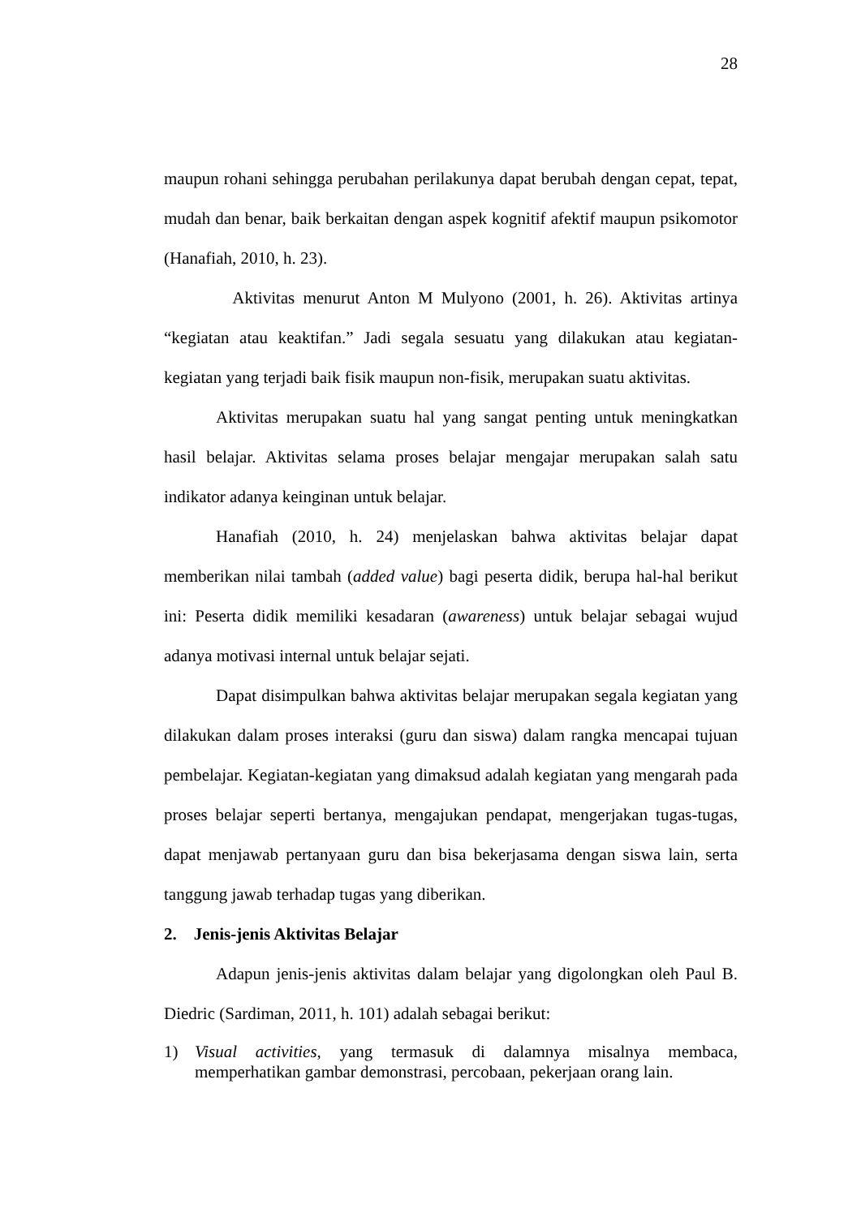28
maupun rohani sehingga perubahan perilakunya dapat berubah dengan cepat, tepat, mudah dan benar, baik berkaitan dengan aspek kognitif afektif maupun psikomotor (Hanafiah, 2010, h. 23).
Aktivitas menurut Anton M Mulyono (2001, h. 26). Aktivitas artinya “kegiatan atau keaktifan.” Jadi segala sesuatu yang dilakukan atau kegiatan-kegiatan yang terjadi baik fisik maupun non-fisik, merupakan suatu aktivitas.
Aktivitas merupakan suatu hal yang sangat penting untuk meningkatkan hasil belajar. Aktivitas selama proses belajar mengajar merupakan salah satu indikator adanya keinginan untuk belajar.
Hanafiah (2010, h. 24) menjelaskan bahwa aktivitas belajar dapat memberikan nilai tambah (added value) bagi peserta didik, berupa hal-hal berikut ini: Peserta didik memiliki kesadaran (awareness) untuk belajar sebagai wujud adanya motivasi internal untuk belajar sejati.
Dapat disimpulkan bahwa aktivitas belajar merupakan segala kegiatan yang dilakukan dalam proses interaksi (guru dan siswa) dalam rangka mencapai tujuan pembelajar. Kegiatan-kegiatan yang dimaksud adalah kegiatan yang mengarah pada proses belajar seperti bertanya, mengajukan pendapat, mengerjakan tugas-tugas, dapat menjawab pertanyaan guru dan bisa bekerjasama dengan siswa lain, serta tanggung jawab terhadap tugas yang diberikan.
2. Jenis-jenis Aktivitas Belajar
Adapun jenis-jenis aktivitas dalam belajar yang digolongkan oleh Paul B. Diedric (Sardiman, 2011, h. 101) adalah sebagai berikut:
1)
Visual activities, yang termasuk di dalamnya misalnya membaca, memperhatikan gambar demonstrasi, percobaan, pekerjaan orang lain.